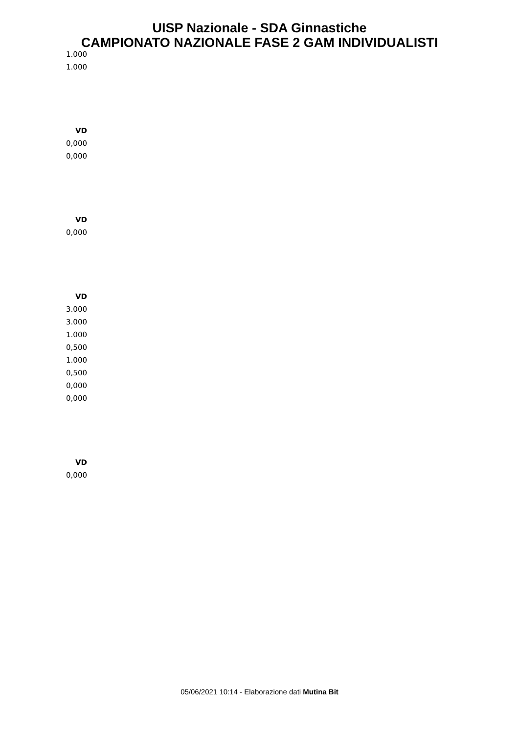UISP Nazionale - SDA Ginnastiche
CAMPIONATO NAZIONALE FASE 2 GAM INDIVIDUALISTI
1.000
1.000
VD
0,000
0,000
VD
0,000
VD
3.000
3.000
1.000
0,500
1.000
0,500
0,000
0,000
VD
0,000
05/06/2021 10:14 - Elaborazione dati Mutina Bit